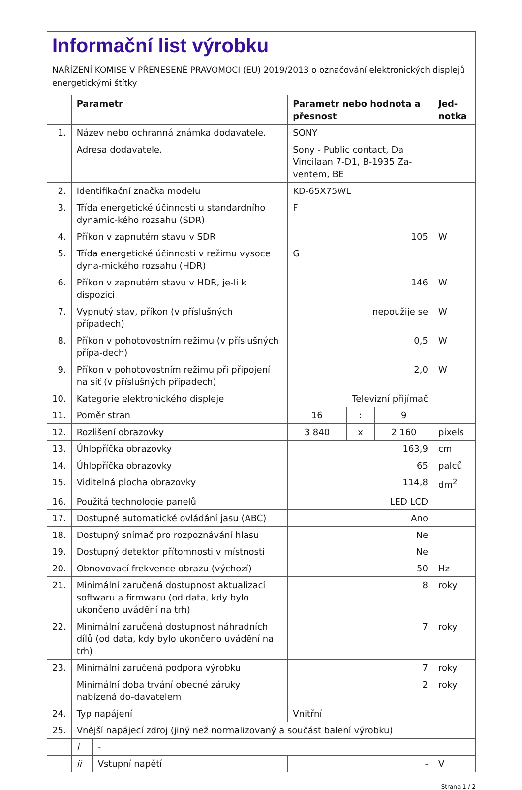Informační list výrobku
NAŘÍZENÍ KOMISE V PŘENESENÉ PRAVOMOCI (EU) 2019/2013 o označování elektronických displejů energetickými štítky
| | Parametr | | Parametr nebo hodnota a přesnost | | | Jed-notka |
| --- | --- | --- | --- | --- | --- | --- |
| 1. | Název nebo ochranná známka dodavatele. | | SONY | | | |
| | Adresa dodavatele. | | Sony - Public contact, Da Vincilaan 7-D1, B-1935 Za-ventem, BE | | | |
| 2. | Identifikační značka modelu | | KD-65X75WL | | | |
| 3. | Třída energetické účinnosti u standardního dynamic-kého rozsahu (SDR) | | F | | | |
| 4. | Příkon v zapnutém stavu v SDR | | 105 | | | W |
| 5. | Třída energetické účinnosti v režimu vysoce dyna-mického rozsahu (HDR) | | G | | | |
| 6. | Příkon v zapnutém stavu v HDR, je-li k dispozici | | 146 | | | W |
| 7. | Vypnutý stav, příkon (v příslušných případech) | | nepoužije se | | | W |
| 8. | Příkon v pohotovostním režimu (v příslušných přípa-dech) | | 0,5 | | | W |
| 9. | Příkon v pohotovostním režimu při připojení na síť (v příslušných případech) | | 2,0 | | | W |
| 10. | Kategorie elektronického displeje | | Televizní přijímač | | | |
| 11. | Poměr stran | | 16 | : | 9 | |
| 12. | Rozlišení obrazovky | | 3 840 | x | 2 160 | pixels |
| 13. | Úhlopříčka obrazovky | | 163,9 | | | cm |
| 14. | Úhlopříčka obrazovky | | 65 | | | palců |
| 15. | Viditelná plocha obrazovky | | 114,8 | | | dm<sup>2</sup> |
| 16. | Použitá technologie panelů | | LED LCD | | | |
| 17. | Dostupné automatické ovládání jasu (ABC) | | Ano | | | |
| 18. | Dostupný snímač pro rozpoznávání hlasu | | Ne | | | |
| 19. | Dostupný detektor přítomnosti v místnosti | | Ne | | | |
| 20. | Obnovovací frekvence obrazu (výchozí) | | 50 | | | Hz |
| 21. | Minimální zaručená dostupnost aktualizací softwaru a firmwaru (od data, kdy bylo ukončeno uvádění na trh) | | 8 | | | roky |
| 22. | Minimální zaručená dostupnost náhradních dílů (od data, kdy bylo ukončeno uvádění na trh) | | 7 | | | roky |
| 23. | Minimální zaručená podpora výrobku | | 7 | | | roky |
| | Minimální doba trvání obecné záruky nabízená do-davatelem | | 2 | | | roky |
| 24. | Typ napájení | | Vnitřní | | | |
| 25. | Vnější napájecí zdroj (jiný než normalizovaný a součást balení výrobku) | | | | | |
| | i | - | | | | |
| | ii | Vstupní napětí | - | | | V |
Strana 1 / 2